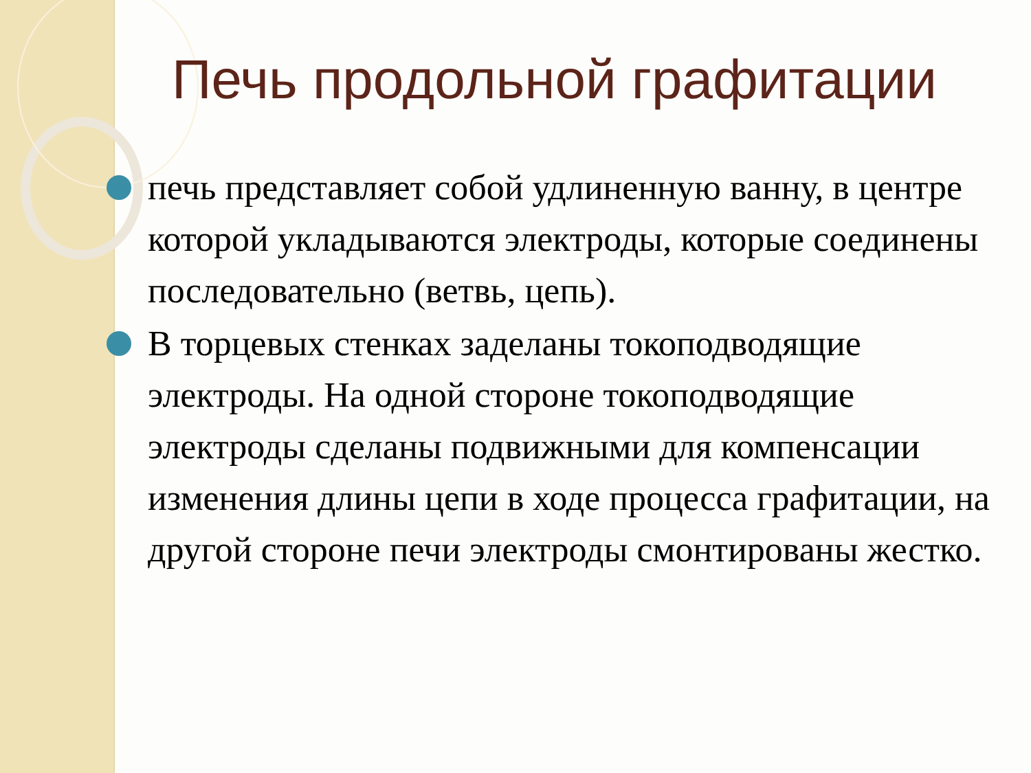Печь продольной графитации
печь представляет собой удлиненную ванну, в центре которой укладываются электроды, которые соединены последовательно (ветвь, цепь).
В торцевых стенках заделаны токоподводящие электроды. На одной стороне токоподводящие электроды сделаны подвижными для компенсации изменения длины цепи в ходе процесса графитации, на другой стороне печи электроды смонтированы жестко.